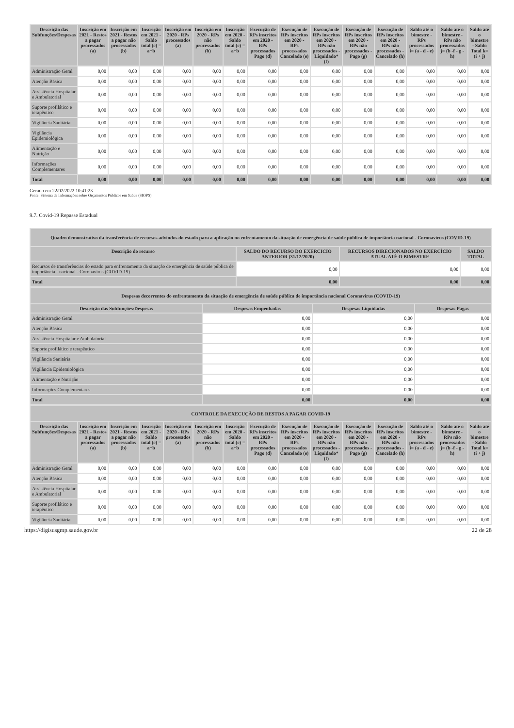| Descrição das Subfunções/Despesas | Inscrição em 2021 - Restos a pagar processados (a) | Inscrição em 2021 - Restos a pagar não processados (b) | Inscrição em 2021 - Saldo total (c) = a+b | Inscrição em 2020 - RPs processados (a) | Inscrição em 2020 - RPs não processados (b) | Inscrição em 2020 - Saldo total (c) = a+b | Execução de RPs inscritos em 2020 - RPs processados Pago (d) | Execução de RPs inscritos em 2020 - RPs processados Cancelado (e) | Execução de RPs inscritos em 2020 - RPs não processados - Liquidado* (f) | Execução de RPs inscritos em 2020 - RPs não processados - Pago (g) | Execução de RPs inscritos em 2020 - RPs não processados - Cancelado (h) | Saldo até o bimestre - RPs processados i= (a - d - e) | Saldo até o bimestre - RPs não processados j= (b -f - g - h) | Saldo até o bimestre - Saldo Total k= (i + j) |
| --- | --- | --- | --- | --- | --- | --- | --- | --- | --- | --- | --- | --- | --- | --- |
| Administração Geral | 0,00 | 0,00 | 0,00 | 0,00 | 0,00 | 0,00 | 0,00 | 0,00 | 0,00 | 0,00 | 0,00 | 0,00 | 0,00 | 0,00 |
| Atenção Básica | 0,00 | 0,00 | 0,00 | 0,00 | 0,00 | 0,00 | 0,00 | 0,00 | 0,00 | 0,00 | 0,00 | 0,00 | 0,00 | 0,00 |
| Assistência Hospitalar e Ambulatorial | 0,00 | 0,00 | 0,00 | 0,00 | 0,00 | 0,00 | 0,00 | 0,00 | 0,00 | 0,00 | 0,00 | 0,00 | 0,00 | 0,00 |
| Suporte profilático e terapêutico | 0,00 | 0,00 | 0,00 | 0,00 | 0,00 | 0,00 | 0,00 | 0,00 | 0,00 | 0,00 | 0,00 | 0,00 | 0,00 | 0,00 |
| Vigilância Sanitária | 0,00 | 0,00 | 0,00 | 0,00 | 0,00 | 0,00 | 0,00 | 0,00 | 0,00 | 0,00 | 0,00 | 0,00 | 0,00 | 0,00 |
| Vigilância Epidemiológica | 0,00 | 0,00 | 0,00 | 0,00 | 0,00 | 0,00 | 0,00 | 0,00 | 0,00 | 0,00 | 0,00 | 0,00 | 0,00 | 0,00 |
| Alimentação e Nutrição | 0,00 | 0,00 | 0,00 | 0,00 | 0,00 | 0,00 | 0,00 | 0,00 | 0,00 | 0,00 | 0,00 | 0,00 | 0,00 | 0,00 |
| Informações Complementares | 0,00 | 0,00 | 0,00 | 0,00 | 0,00 | 0,00 | 0,00 | 0,00 | 0,00 | 0,00 | 0,00 | 0,00 | 0,00 | 0,00 |
| Total | 0,00 | 0,00 | 0,00 | 0,00 | 0,00 | 0,00 | 0,00 | 0,00 | 0,00 | 0,00 | 0,00 | 0,00 | 0,00 | 0,00 |
Gerado em 22/02/2022 10:41:23
Fonte: Sistema de Informações sobre Orçamentos Públicos em Saúde (SIOPS)
9.7. Covid-19 Repasse Estadual
| Quadro demonstrativo da transferência de recursos advindos do estado para a aplicação no enfrentamento da situação de emergência de saúde pública de importância nacional - Coronavírus (COVID-19) | | | |
| --- | --- | --- | --- |
| Descrição do recurso | SALDO DO RECURSO DO EXERCICIO ANTERIOR (31/12/2020) | RECURSOS DIRECIONADOS NO EXERCÍCIO ATUAL ATÉ O BIMESTRE | SALDO TOTAL |
| Recursos de transferências do estado para enfrentamento da situação de emergência de saúde pública de importância - nacional - Coronavírus (COVID-19) | 0,00 | 0,00 | 0,00 |
| Total | 0,00 | 0,00 | 0,00 |
| Despesas decorrentes do enfrentamento da situação de emergência de saúde pública de importância nacional Coronavírus (COVID-19) | | | |
| --- | --- | --- | --- |
| Descrição das Subfunções/Despesas | Despesas Empenhadas | Despesas Liquidadas | Despesas Pagas |
| Administração Geral | 0,00 | 0,00 | 0,00 |
| Atenção Básica | 0,00 | 0,00 | 0,00 |
| Assistência Hospitalar e Ambulatorial | 0,00 | 0,00 | 0,00 |
| Suporte profilático e terapêutico | 0,00 | 0,00 | 0,00 |
| Vigilância Sanitária | 0,00 | 0,00 | 0,00 |
| Vigilância Epidemiológica | 0,00 | 0,00 | 0,00 |
| Alimentação e Nutrição | 0,00 | 0,00 | 0,00 |
| Informações Complementares | 0,00 | 0,00 | 0,00 |
| Total | 0,00 | 0,00 | 0,00 |
| CONTROLE DA EXECUÇÃO DE RESTOS A PAGAR COVID-19 | | | | | | | | | | | | | | |
| --- | --- | --- | --- | --- | --- | --- | --- | --- | --- | --- | --- | --- | --- | --- |
| Descrição das Subfunções/Despesas | Inscrição em 2021 - Restos a pagar processados (a) | Inscrição em 2021 - Restos a pagar não processados (b) | Inscrição em 2021 - Saldo total (c) = a+b | Inscrição em 2020 - RPs processados (a) | Inscrição em 2020 - RPs não processados (b) | Inscrição em 2020 - Saldo total (c) = a+b | Execução de RPs inscritos em 2020 - RPs processados Pago (d) | Execução de RPs inscritos em 2020 - RPs processados Cancelado (e) | Execução de RPs inscritos em 2020 - RPs não processados - Liquidado* (f) | Execução de RPs inscritos em 2020 - RPs não processados - Pago (g) | Execução de RPs inscritos em 2020 - RPs não processados - Cancelado (h) | Saldo até o bimestre - RPs processados i= (a - d - e) | Saldo até o bimestre - RPs não processados j= (b -f - g - h) | Saldo até o bimestre - Saldo Total k= (i + j) |
| Administração Geral | 0,00 | 0,00 | 0,00 | 0,00 | 0,00 | 0,00 | 0,00 | 0,00 | 0,00 | 0,00 | 0,00 | 0,00 | 0,00 | 0,00 |
| Atenção Básica | 0,00 | 0,00 | 0,00 | 0,00 | 0,00 | 0,00 | 0,00 | 0,00 | 0,00 | 0,00 | 0,00 | 0,00 | 0,00 | 0,00 |
| Assistência Hospitalar e Ambulatorial | 0,00 | 0,00 | 0,00 | 0,00 | 0,00 | 0,00 | 0,00 | 0,00 | 0,00 | 0,00 | 0,00 | 0,00 | 0,00 | 0,00 |
| Suporte profilático e terapêutico | 0,00 | 0,00 | 0,00 | 0,00 | 0,00 | 0,00 | 0,00 | 0,00 | 0,00 | 0,00 | 0,00 | 0,00 | 0,00 | 0,00 |
| Vigilância Sanitária | 0,00 | 0,00 | 0,00 | 0,00 | 0,00 | 0,00 | 0,00 | 0,00 | 0,00 | 0,00 | 0,00 | 0,00 | 0,00 | 0,00 |
https://digisusgmp.saude.gov.br 22 de 28